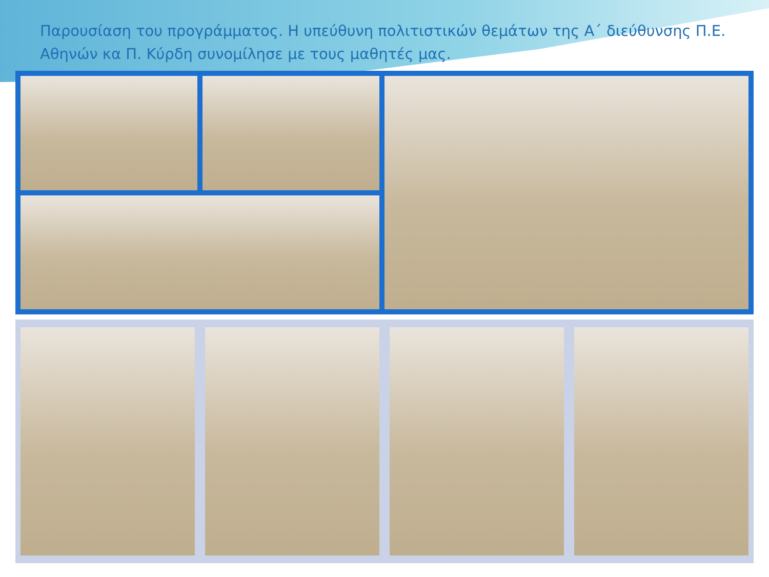Παρουσίαση του προγράμματος. Η υπεύθυνη πολιτιστικών θεμάτων της Α΄ διεύθυνσης Π.Ε. Αθηνών κα Π. Κύρδη συνομίλησε με τους μαθητές μας.